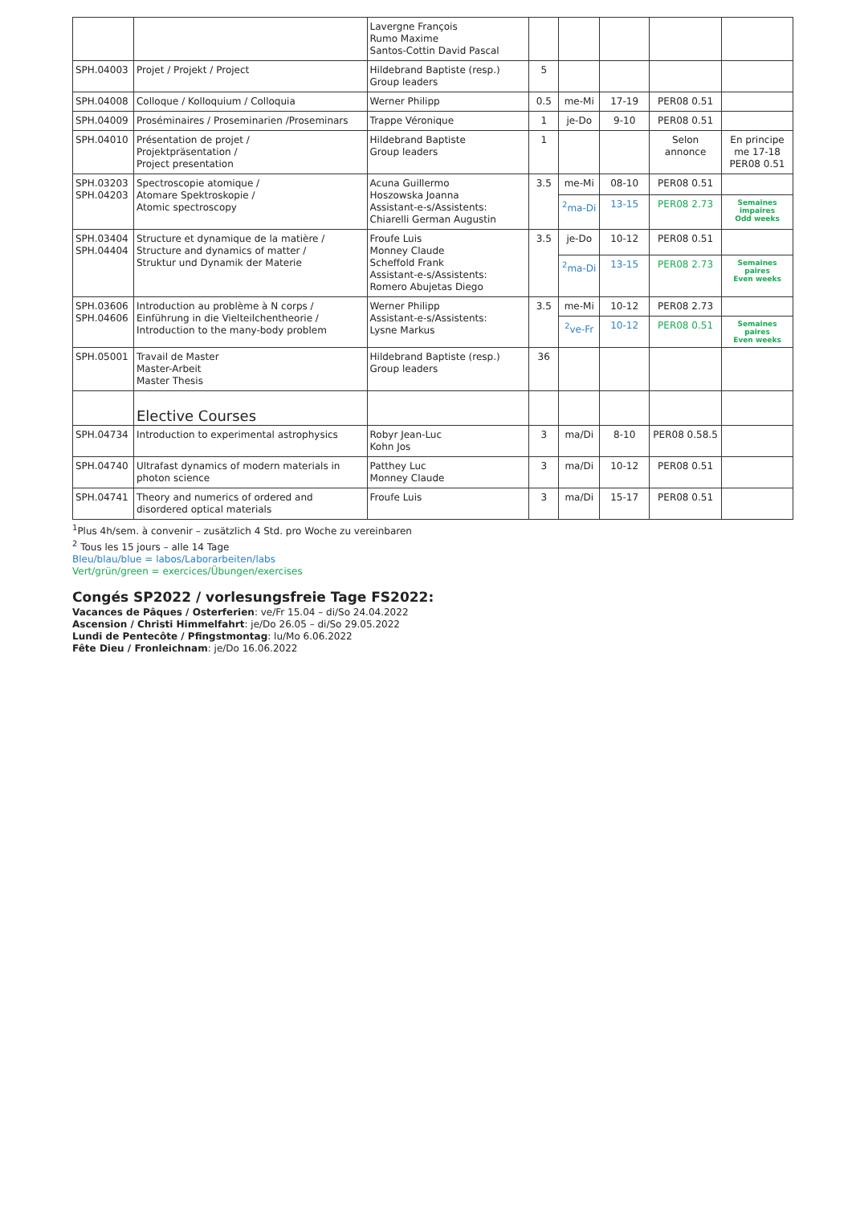| | | Lavergne François Rumo Maxime Santos-Cottin David Pascal | | | | | |
| SPH.04003 | Projet / Projekt / Project | Hildebrand Baptiste (resp.) Group leaders | 5 | | | | |
| SPH.04008 | Colloque / Kolloquium / Colloquia | Werner Philipp | 0.5 | me-Mi | 17-19 | PER08 0.51 | |
| SPH.04009 | Proséminaires / Proseminarien /Proseminars | Trappe Véronique | 1 | je-Do | 9-10 | PER08 0.51 | |
| SPH.04010 | Présentation de projet / Projektpräsentation / Project presentation | Hildebrand Baptiste Group leaders | 1 | | | Selon annonce | En principe me 17-18 PER08 0.51 |
| SPH.03203 SPH.04203 | Spectroscopie atomique / Atomare Spektroskopie / Atomic spectroscopy | Acuna Guillermo Hoszowska Joanna Assistant-e-s/Assistents: Chiarelli German Augustin | 3.5 | me-Mi | 08-10 | PER08 0.51 | |
| | | | | <sup>2</sup> ma-Di | 13-15 | PER08 2.73 | Semaines impaires Odd weeks |
| SPH.03404 SPH.04404 | Structure et dynamique de la matière / Structure and dynamics of matter / Struktur und Dynamik der Materie | Froufe Luis Monney Claude Scheffold Frank Assistant-e-s/Assistents: Romero Abujetas Diego | 3.5 | je-Do | 10-12 | PER08 0.51 | |
| | | | | <sup>2</sup> ma-Di | 13-15 | PER08 2.73 | Semaines paires Even weeks |
| SPH.03606 SPH.04606 | Introduction au problème à N corps / Einführung in die Vielteilchentheorie / Introduction to the many-body problem | Werner Philipp Assistant-e-s/Assistents: Lysne Markus | 3.5 | me-Mi | 10-12 | PER08 2.73 | |
| | | | | <sup>2</sup> ve-Fr | 10-12 | PER08 0.51 | Semaines paires Even weeks |
| SPH.05001 | Travail de Master Master-Arbeit Master Thesis | Hildebrand Baptiste (resp.) Group leaders | 36 | | | | |
| | Elective Courses | | | | | | |
| SPH.04734 | Introduction to experimental astrophysics | Robyr Jean-Luc Kohn Jos | 3 | ma/Di | 8-10 | PER08 0.58.5 | |
| SPH.04740 | Ultrafast dynamics of modern materials in photon science | Patthey Luc Monney Claude | 3 | ma/Di | 10-12 | PER08 0.51 | |
| SPH.04741 | Theory and numerics of ordered and disordered optical materials | Froufe Luis | 3 | ma/Di | 15-17 | PER08 0.51 | |
<sup>1</sup> Plus 4h/sem. à convenir – zusätzlich 4 Std. pro Woche zu vereinbaren
<sup>2</sup> Tous les 15 jours – alle 14 Tage
Bleu/blau/blue = labos/Laborarbeiten/labs
Vert/grün/green = exercices/Übungen/exercises
Congés SP2022 / vorlesungsfreie Tage FS2022:
Vacances de Pâques / Osterferien: ve/Fr 15.04 – di/So 24.04.2022
Ascension / Christi Himmelfahrt: je/Do 26.05 – di/So 29.05.2022
Lundi de Pentecôte / Pfingstmontag: lu/Mo 6.06.2022
Fête Dieu / Fronleichnam: je/Do 16.06.2022